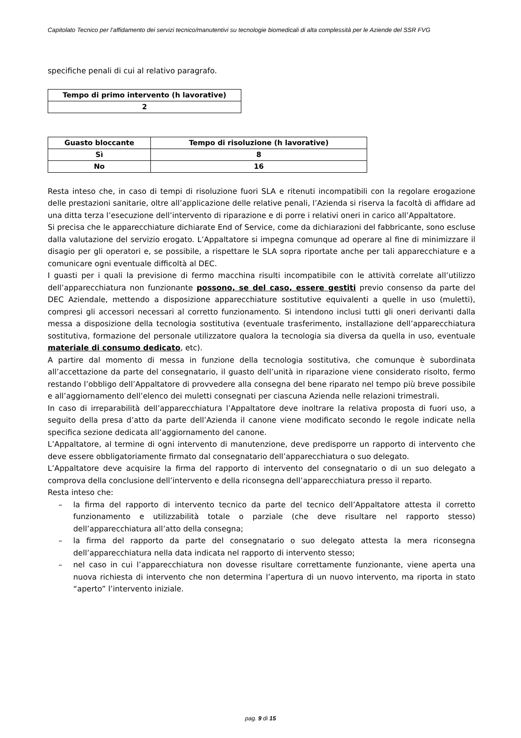Capitolato Tecnico per l’affidamento dei servizi tecnico/manutentivi su tecnologie biomedicali di alta complessità per le Aziende del SSR FVG
specifiche penali di cui al relativo paragrafo.
| Tempo di primo intervento (h lavorative) |
| --- |
| 2 |
| Guasto bloccante | Tempo di risoluzione (h lavorative) |
| --- | --- |
| Sì | 8 |
| No | 16 |
Resta inteso che, in caso di tempi di risoluzione fuori SLA e ritenuti incompatibili con la regolare erogazione delle prestazioni sanitarie, oltre all’applicazione delle relative penali, l’Azienda si riserva la facoltà di affidare ad una ditta terza l’esecuzione dell’intervento di riparazione e di porre i relativi oneri in carico all’Appaltatore.
Si precisa che le apparecchiature dichiarate End of Service, come da dichiarazioni del fabbricante, sono escluse dalla valutazione del servizio erogato. L’Appaltatore si impegna comunque ad operare al fine di minimizzare il disagio per gli operatori e, se possibile, a rispettare le SLA sopra riportate anche per tali apparecchiature e a comunicare ogni eventuale difficoltà al DEC.
I guasti per i quali la previsione di fermo macchina risulti incompatibile con le attività correlate all’utilizzo dell’apparecchiatura non funzionante possono, se del caso, essere gestiti previo consenso da parte del DEC Aziendale, mettendo a disposizione apparecchiature sostitutive equivalenti a quelle in uso (muletti), compresi gli accessori necessari al corretto funzionamento. Si intendono inclusi tutti gli oneri derivanti dalla messa a disposizione della tecnologia sostitutiva (eventuale trasferimento, installazione dell’apparecchiatura sostitutiva, formazione del personale utilizzatore qualora la tecnologia sia diversa da quella in uso, eventuale materiale di consumo dedicato, etc).
A partire dal momento di messa in funzione della tecnologia sostitutiva, che comunque è subordinata all’accettazione da parte del consegnatario, il guasto dell’unità in riparazione viene considerato risolto, fermo restando l’obbligo dell’Appaltatore di provvedere alla consegna del bene riparato nel tempo più breve possibile e all’aggiornamento dell’elenco dei muletti consegnati per ciascuna Azienda nelle relazioni trimestrali.
In caso di irreparabilità dell’apparecchiatura l’Appaltatore deve inoltrare la relativa proposta di fuori uso, a seguito della presa d’atto da parte dell’Azienda il canone viene modificato secondo le regole indicate nella specifica sezione dedicata all’aggiornamento del canone.
L’Appaltatore, al termine di ogni intervento di manutenzione, deve predisporre un rapporto di intervento che deve essere obbligatoriamente firmato dal consegnatario dell’apparecchiatura o suo delegato.
L’Appaltatore deve acquisire la firma del rapporto di intervento del consegnatario o di un suo delegato a comprova della conclusione dell’intervento e della riconsegna dell’apparecchiatura presso il reparto.
Resta inteso che:
– la firma del rapporto di intervento tecnico da parte del tecnico dell’Appaltatore attesta il corretto funzionamento e utilizzabilità totale o parziale (che deve risultare nel rapporto stesso) dell’apparecchiatura all’atto della consegna;
– la firma del rapporto da parte del consegnatario o suo delegato attesta la mera riconsegna dell’apparecchiatura nella data indicata nel rapporto di intervento stesso;
– nel caso in cui l’apparecchiatura non dovesse risultare correttamente funzionante, viene aperta una nuova richiesta di intervento che non determina l’apertura di un nuovo intervento, ma riporta in stato “aperto” l’intervento iniziale.
pag. 9 di 15